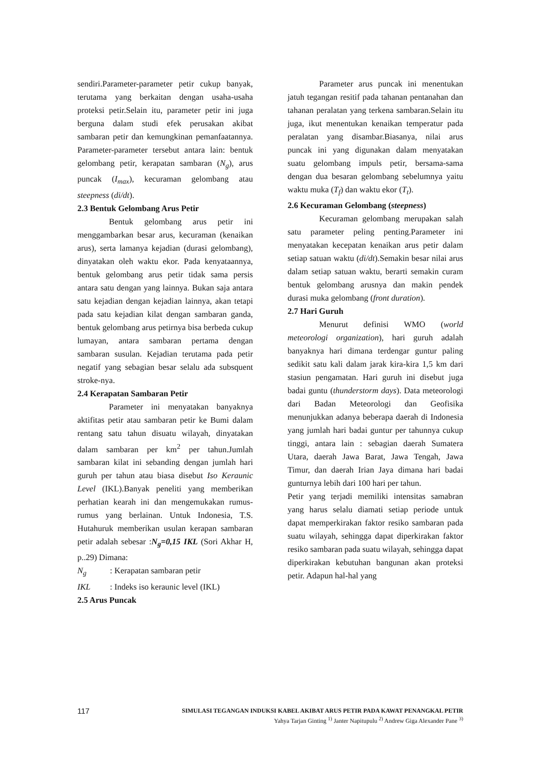sendiri.Parameter-parameter petir cukup banyak, terutama yang berkaitan dengan usaha-usaha proteksi petir.Selain itu, parameter petir ini juga berguna dalam studi efek perusakan akibat sambaran petir dan kemungkinan pemanfaatannya. Parameter-parameter tersebut antara lain: bentuk gelombang petir, kerapatan sambaran (N<sub>g</sub>), arus puncak (I<sub>max</sub>), kecuraman gelombang atau steepness (di/dt).
2.3 Bentuk Gelombang Arus Petir
Bentuk gelombang arus petir ini menggambarkan besar arus, kecuraman (kenaikan arus), serta lamanya kejadian (durasi gelombang), dinyatakan oleh waktu ekor. Pada kenyataannya, bentuk gelombang arus petir tidak sama persis antara satu dengan yang lainnya. Bukan saja antara satu kejadian dengan kejadian lainnya, akan tetapi pada satu kejadian kilat dengan sambaran ganda, bentuk gelombang arus petirnya bisa berbeda cukup lumayan, antara sambaran pertama dengan sambaran susulan. Kejadian terutama pada petir negatif yang sebagian besar selalu ada subsquent stroke-nya.
2.4 Kerapatan Sambaran Petir
Parameter ini menyatakan banyaknya aktifitas petir atau sambaran petir ke Bumi dalam rentang satu tahun disuatu wilayah, dinyatakan dalam sambaran per km<sup>2</sup> per tahun.Jumlah sambaran kilat ini sebanding dengan jumlah hari guruh per tahun atau biasa disebut Iso Keraunic Level (IKL).Banyak peneliti yang memberikan perhatian kearah ini dan mengemukakan rumus-rumus yang berlainan. Untuk Indonesia, T.S. Hutahuruk memberikan usulan kerapan sambaran petir adalah sebesar :N<sub>g</sub>=0,15 IKL (Sori Akhar H, p..29) Dimana:
N<sub>g</sub> : Kerapatan sambaran petir
IKL : Indeks iso keraunic level (IKL)
2.5 Arus Puncak
Parameter arus puncak ini menentukan jatuh tegangan resitif pada tahanan pentanahan dan tahanan peralatan yang terkena sambaran.Selain itu juga, ikut menentukan kenaikan temperatur pada peralatan yang disambar.Biasanya, nilai arus puncak ini yang digunakan dalam menyatakan suatu gelombang impuls petir, bersama-sama dengan dua besaran gelombang sebelumnya yaitu waktu muka (T<sub>f</sub>) dan waktu ekor (T<sub>t</sub>).
2.6 Kecuraman Gelombang (steepness)
Kecuraman gelombang merupakan salah satu parameter peling penting.Parameter ini menyatakan kecepatan kenaikan arus petir dalam setiap satuan waktu (di/dt).Semakin besar nilai arus dalam setiap satuan waktu, berarti semakin curam bentuk gelombang arusnya dan makin pendek durasi muka gelombang (front duration).
2.7 Hari Guruh
Menurut definisi WMO (world meteorologi organization), hari guruh adalah banyaknya hari dimana terdengar guntur paling sedikit satu kali dalam jarak kira-kira 1,5 km dari stasiun pengamatan. Hari guruh ini disebut juga badai guntu (thunderstorm days). Data meteorologi dari Badan Meteorologi dan Geofisika menunjukkan adanya beberapa daerah di Indonesia yang jumlah hari badai guntur per tahunnya cukup tinggi, antara lain : sebagian daerah Sumatera Utara, daerah Jawa Barat, Jawa Tengah, Jawa Timur, dan daerah Irian Jaya dimana hari badai gunturnya lebih dari 100 hari per tahun.
Petir yang terjadi memiliki intensitas samabran yang harus selalu diamati setiap periode untuk dapat memperkirakan faktor resiko sambaran pada suatu wilayah, sehingga dapat diperkirakan faktor resiko sambaran pada suatu wilayah, sehingga dapat diperkirakan kebutuhan bangunan akan proteksi petir. Adapun hal-hal yang
117
SIMULASI TEGANGAN INDUKSI KABEL AKIBAT ARUS PETIR PADA KAWAT PENANGKAL PETIR
Yahya Tarjan Ginting <sup>1)</sup> Janter Napitupulu <sup>2)</sup> Andrew Giga Alexander Pane <sup>3)</sup>